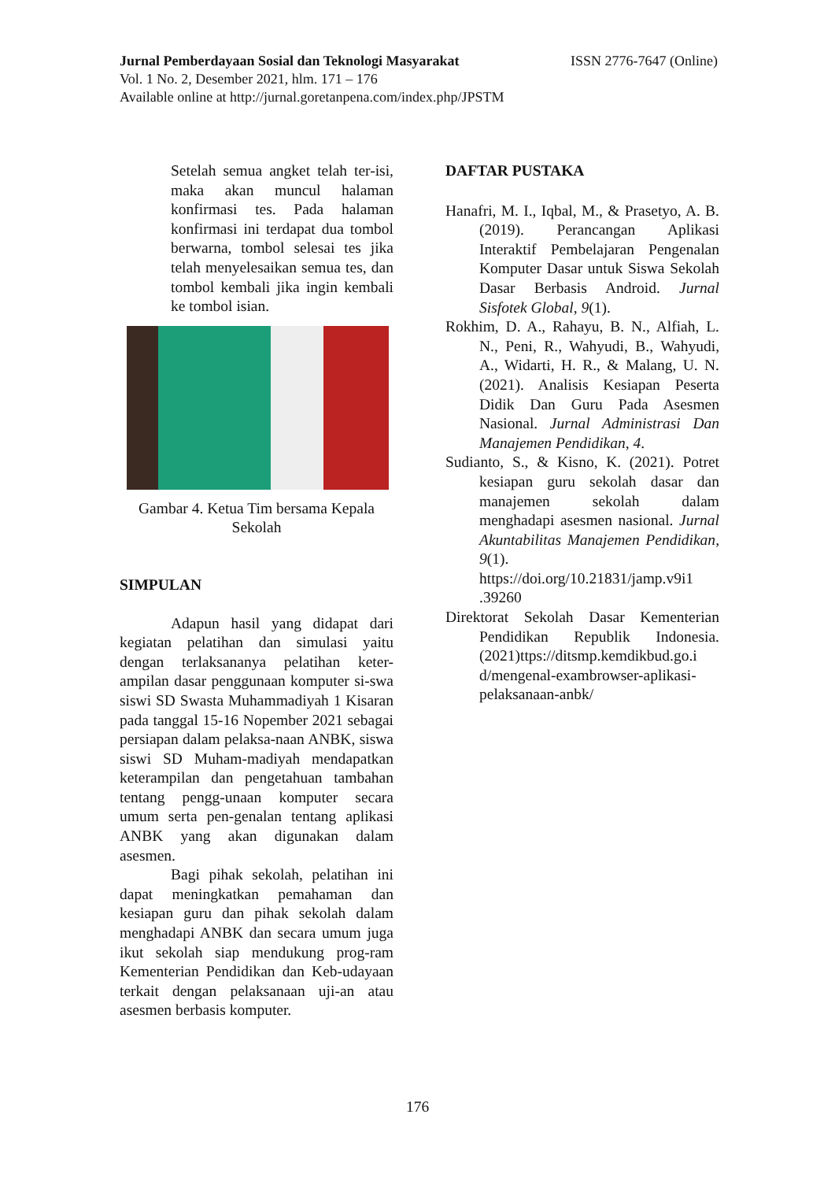ISSN 2776-7647 (Online) Jurnal Pemberdayaan Sosial dan Teknologi Masyarakat
Vol. 1 No. 2, Desember 2021, hlm. 171 – 176
Available online at http://jurnal.goretanpena.com/index.php/JPSTM
Setelah semua angket telah ter-isi, maka akan muncul halaman konfirmasi tes. Pada halaman konfirmasi ini terdapat dua tombol berwarna, tombol selesai tes jika telah menyelesaikan semua tes, dan tombol kembali jika ingin kembali ke tombol isian.
Gambar 4. Ketua Tim bersama Kepala Sekolah
SIMPULAN
Adapun hasil yang didapat dari kegiatan pelatihan dan simulasi yaitu dengan terlaksananya pelatihan keter-ampilan dasar penggunaan komputer si-swa siswi SD Swasta Muhammadiyah 1 Kisaran pada tanggal 15-16 Nopember 2021 sebagai persiapan dalam pelaksa-naan ANBK, siswa siswi SD Muham-madiyah mendapatkan keterampilan dan pengetahuan tambahan tentang pengg-unaan komputer secara umum serta pen-genalan tentang aplikasi ANBK yang akan digunakan dalam asesmen.
Bagi pihak sekolah, pelatihan ini dapat meningkatkan pemahaman dan kesiapan guru dan pihak sekolah dalam menghadapi ANBK dan secara umum juga ikut sekolah siap mendukung prog-ram Kementerian Pendidikan dan Keb-udayaan terkait dengan pelaksanaan uji-an atau asesmen berbasis komputer.
DAFTAR PUSTAKA
Hanafri, M. I., Iqbal, M., & Prasetyo, A. B. (2019). Perancangan Aplikasi Interaktif Pembelajaran Pengenalan Komputer Dasar untuk Siswa Sekolah Dasar Berbasis Android. Jurnal Sisfotek Global, 9(1).
Rokhim, D. A., Rahayu, B. N., Alfiah, L. N., Peni, R., Wahyudi, B., Wahyudi, A., Widarti, H. R., & Malang, U. N. (2021). Analisis Kesiapan Peserta Didik Dan Guru Pada Asesmen Nasional. Jurnal Administrasi Dan Manajemen Pendidikan, 4.
Sudianto, S., & Kisno, K. (2021). Potret kesiapan guru sekolah dasar dan manajemen sekolah dalam menghadapi asesmen nasional. Jurnal Akuntabilitas Manajemen Pendidikan, 9(1). https://doi.org/10.21831/jamp.v9i1 .39260
Direktorat Sekolah Dasar Kementerian Pendidikan Republik Indonesia. (2021)ttps://ditsmp.kemdikbud.go.i d/mengenal-exambrowser-aplikasi-pelaksanaan-anbk/
176